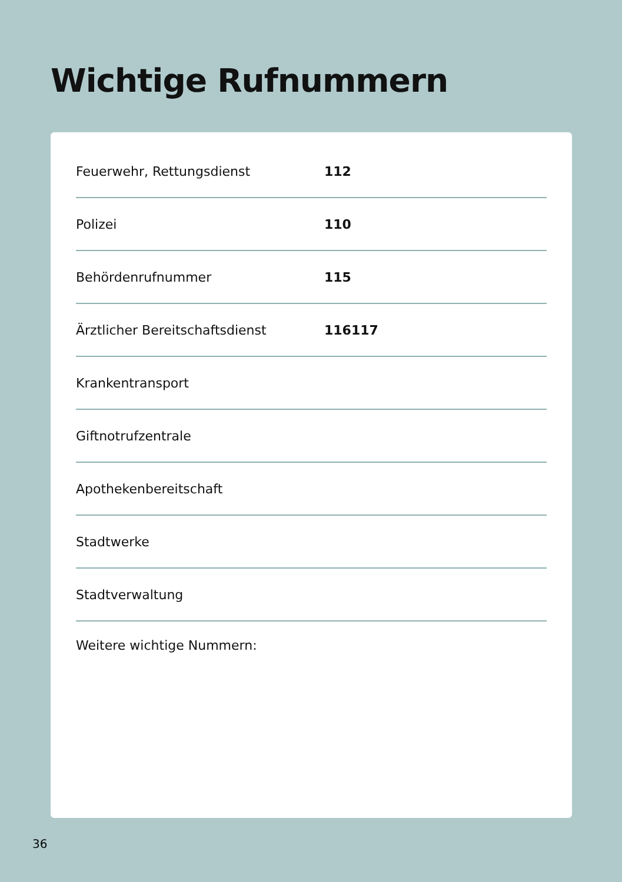Wichtige Rufnummern
| Feuerwehr, Rettungsdienst | 112 |
| Polizei | 110 |
| Behördenrufnummer | 115 |
| Ärztlicher Bereitschaftsdienst | 116117 |
| Krankentransport | |
| Giftnotrufzentrale | |
| Apothekenbereitschaft | |
| Stadtwerke | |
| Stadtverwaltung | |
| Weitere wichtige Nummern: | |
36